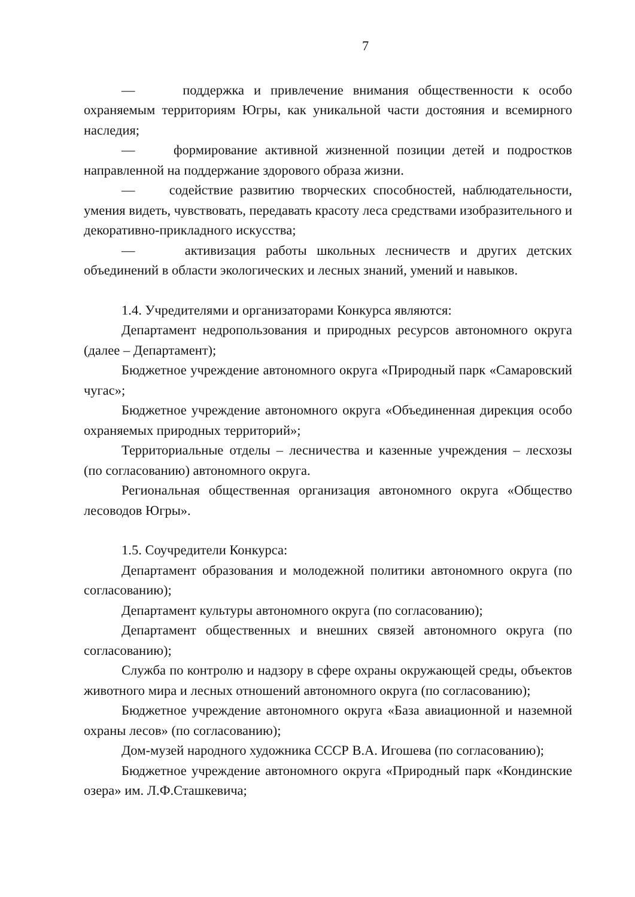7
— поддержка и привлечение внимания общественности к особо охраняемым территориям Югры, как уникальной части достояния и всемирного наследия;
— формирование активной жизненной позиции детей и подростков направленной на поддержание здорового образа жизни.
— содействие развитию творческих способностей, наблюдательности, умения видеть, чувствовать, передавать красоту леса средствами изобразительного и декоративно-прикладного искусства;
— активизация работы школьных лесничеств и других детских объединений в области экологических и лесных знаний, умений и навыков.
1.4. Учредителями и организаторами Конкурса являются:
Департамент недропользования и природных ресурсов автономного округа (далее – Департамент);
Бюджетное учреждение автономного округа «Природный парк «Самаровский чугас»;
Бюджетное учреждение автономного округа «Объединенная дирекция особо охраняемых природных территорий»;
Территориальные отделы – лесничества и казенные учреждения – лесхозы (по согласованию) автономного округа.
Региональная общественная организация автономного округа «Общество лесоводов Югры».
1.5. Соучредители Конкурса:
Департамент образования и молодежной политики автономного округа (по согласованию);
Департамент культуры автономного округа (по согласованию);
Департамент общественных и внешних связей автономного округа (по согласованию);
Служба по контролю и надзору в сфере охраны окружающей среды, объектов животного мира и лесных отношений автономного округа (по согласованию);
Бюджетное учреждение автономного округа «База авиационной и наземной охраны лесов» (по согласованию);
Дом-музей народного художника СССР В.А. Игошева (по согласованию);
Бюджетное учреждение автономного округа «Природный парк «Кондинские озера» им. Л.Ф.Сташкевича;